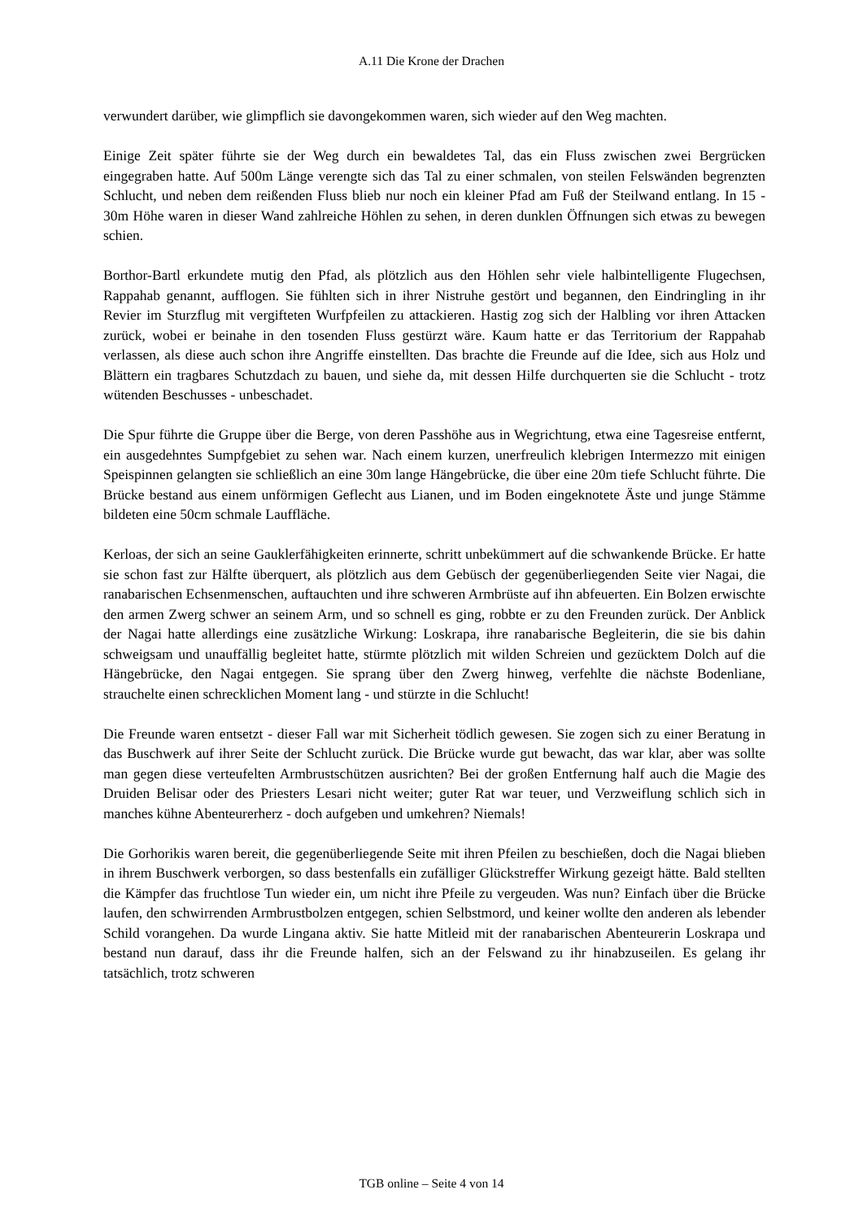A.11 Die Krone der Drachen
verwundert darüber, wie glimpflich sie davongekommen waren, sich wieder auf den Weg machten.
Einige Zeit später führte sie der Weg durch ein bewaldetes Tal, das ein Fluss zwischen zwei Bergrücken eingegraben hatte. Auf 500m Länge verengte sich das Tal zu einer schmalen, von steilen Felswänden begrenzten Schlucht, und neben dem reißenden Fluss blieb nur noch ein kleiner Pfad am Fuß der Steilwand entlang. In 15 - 30m Höhe waren in dieser Wand zahlreiche Höhlen zu sehen, in deren dunklen Öffnungen sich etwas zu bewegen schien.
Borthor-Bartl erkundete mutig den Pfad, als plötzlich aus den Höhlen sehr viele halbintelligente Flugechsen, Rappahab genannt, aufflogen. Sie fühlten sich in ihrer Nistruhe gestört und begannen, den Eindringling in ihr Revier im Sturzflug mit vergifteten Wurfpfeilen zu attackieren. Hastig zog sich der Halbling vor ihren Attacken zurück, wobei er beinahe in den tosenden Fluss gestürzt wäre. Kaum hatte er das Territorium der Rappahab verlassen, als diese auch schon ihre Angriffe einstellten. Das brachte die Freunde auf die Idee, sich aus Holz und Blättern ein tragbares Schutzdach zu bauen, und siehe da, mit dessen Hilfe durchquerten sie die Schlucht - trotz wütenden Beschusses - unbeschadet.
Die Spur führte die Gruppe über die Berge, von deren Passhöhe aus in Wegrichtung, etwa eine Tagesreise entfernt, ein ausgedehntes Sumpfgebiet zu sehen war. Nach einem kurzen, unerfreulich klebrigen Intermezzo mit einigen Speispinnen gelangten sie schließlich an eine 30m lange Hängebrücke, die über eine 20m tiefe Schlucht führte. Die Brücke bestand aus einem unförmigen Geflecht aus Lianen, und im Boden eingeknotete Äste und junge Stämme bildeten eine 50cm schmale Lauffläche.
Kerloas, der sich an seine Gauklerfähigkeiten erinnerte, schritt unbekümmert auf die schwankende Brücke. Er hatte sie schon fast zur Hälfte überquert, als plötzlich aus dem Gebüsch der gegenüberliegenden Seite vier Nagai, die ranabarischen Echsenmenschen, auftauchten und ihre schweren Armbrüste auf ihn abfeuerten. Ein Bolzen erwischte den armen Zwerg schwer an seinem Arm, und so schnell es ging, robbte er zu den Freunden zurück. Der Anblick der Nagai hatte allerdings eine zusätzliche Wirkung: Loskrapa, ihre ranabarische Begleiterin, die sie bis dahin schweigsam und unauffällig begleitet hatte, stürmte plötzlich mit wilden Schreien und gezücktem Dolch auf die Hängebrücke, den Nagai entgegen. Sie sprang über den Zwerg hinweg, verfehlte die nächste Bodenliane, strauchelte einen schrecklichen Moment lang - und stürzte in die Schlucht!
Die Freunde waren entsetzt - dieser Fall war mit Sicherheit tödlich gewesen. Sie zogen sich zu einer Beratung in das Buschwerk auf ihrer Seite der Schlucht zurück. Die Brücke wurde gut bewacht, das war klar, aber was sollte man gegen diese verteufelten Armbrustschützen ausrichten? Bei der großen Entfernung half auch die Magie des Druiden Belisar oder des Priesters Lesari nicht weiter; guter Rat war teuer, und Verzweiflung schlich sich in manches kühne Abenteurerherz - doch aufgeben und umkehren? Niemals!
Die Gorhorikis waren bereit, die gegenüberliegende Seite mit ihren Pfeilen zu beschießen, doch die Nagai blieben in ihrem Buschwerk verborgen, so dass bestenfalls ein zufälliger Glückstreffer Wirkung gezeigt hätte. Bald stellten die Kämpfer das fruchtlose Tun wieder ein, um nicht ihre Pfeile zu vergeuden. Was nun? Einfach über die Brücke laufen, den schwirrenden Armbrustbolzen entgegen, schien Selbstmord, und keiner wollte den anderen als lebender Schild vorangehen. Da wurde Lingana aktiv. Sie hatte Mitleid mit der ranabarischen Abenteurerin Loskrapa und bestand nun darauf, dass ihr die Freunde halfen, sich an der Felswand zu ihr hinabzuseilen. Es gelang ihr tatsächlich, trotz schweren
TGB online – Seite 4 von 14